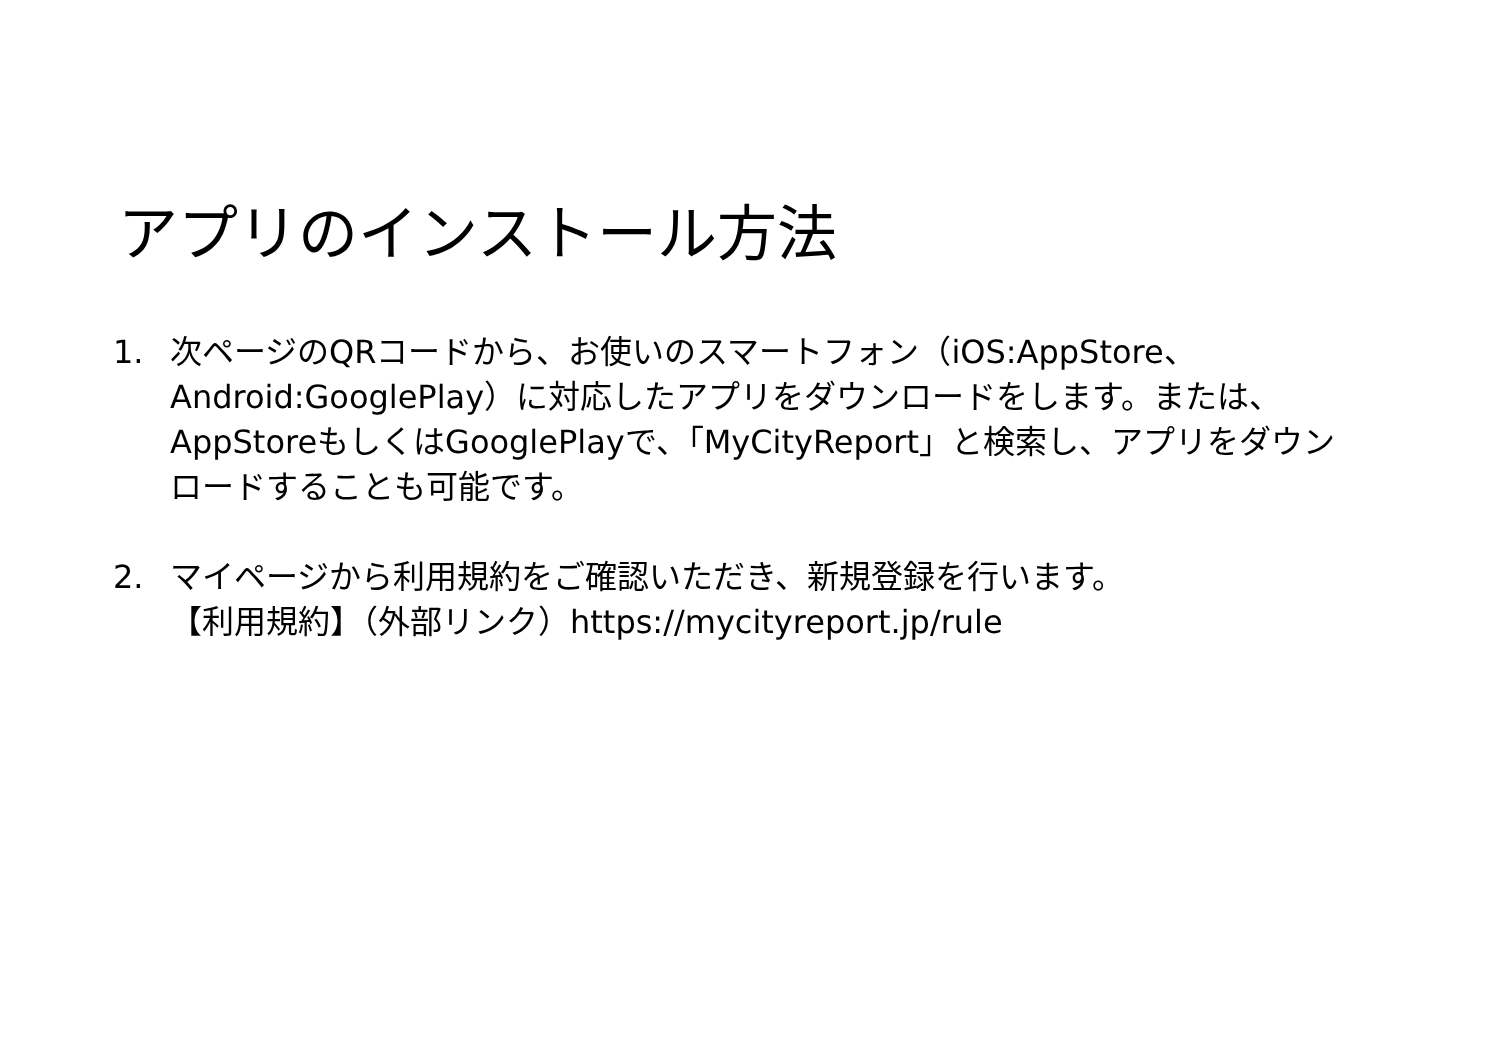アプリのインストール方法
1. 次ページのQRコードから、お使いのスマートフォン（iOS:AppStore、Android:GooglePlay）に対応したアプリをダウンロードをします。または、AppStoreもしくはGooglePlayで、「MyCityReport」と検索し、アプリをダウンロードすることも可能です。
2. マイページから利用規約をご確認いただき、新規登録を行います。
【利用規約】（外部リンク）https://mycityreport.jp/rule